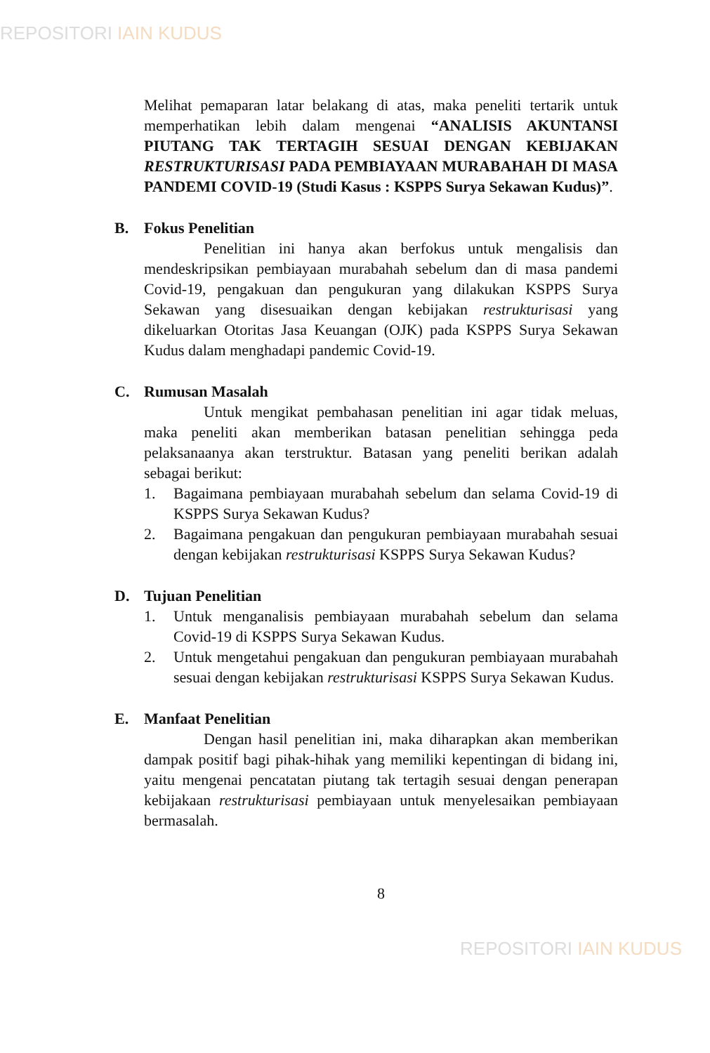REPOSITORI IAIN KUDUS
Melihat pemaparan latar belakang di atas, maka peneliti tertarik untuk memperhatikan lebih dalam mengenai “ANALISIS AKUNTANSI PIUTANG TAK TERTAGIH SESUAI DENGAN KEBIJAKAN RESTRUKTURISASI PADA PEMBIAYAAN MURABAHAH DI MASA PANDEMI COVID-19 (Studi Kasus : KSPPS Surya Sekawan Kudus)”.
B. Fokus Penelitian
Penelitian ini hanya akan berfokus untuk mengalisis dan mendeskripsikan pembiayaan murabahah sebelum dan di masa pandemi Covid-19, pengakuan dan pengukuran yang dilakukan KSPPS Surya Sekawan yang disesuaikan dengan kebijakan restrukturisasi yang dikeluarkan Otoritas Jasa Keuangan (OJK) pada KSPPS Surya Sekawan Kudus dalam menghadapi pandemic Covid-19.
C. Rumusan Masalah
Untuk mengikat pembahasan penelitian ini agar tidak meluas, maka peneliti akan memberikan batasan penelitian sehingga peda pelaksanaanya akan terstruktur. Batasan yang peneliti berikan adalah sebagai berikut:
1. Bagaimana pembiayaan murabahah sebelum dan selama Covid-19 di KSPPS Surya Sekawan Kudus?
2. Bagaimana pengakuan dan pengukuran pembiayaan murabahah sesuai dengan kebijakan restrukturisasi KSPPS Surya Sekawan Kudus?
D. Tujuan Penelitian
1. Untuk menganalisis pembiayaan murabahah sebelum dan selama Covid-19 di KSPPS Surya Sekawan Kudus.
2. Untuk mengetahui pengakuan dan pengukuran pembiayaan murabahah sesuai dengan kebijakan restrukturisasi KSPPS Surya Sekawan Kudus.
E. Manfaat Penelitian
Dengan hasil penelitian ini, maka diharapkan akan memberikan dampak positif bagi pihak-hihak yang memiliki kepentingan di bidang ini, yaitu mengenai pencatatan piutang tak tertagih sesuai dengan penerapan kebijakaan restrukturisasi pembiayaan untuk menyelesaikan pembiayaan bermasalah.
8
REPOSITORI IAIN KUDUS